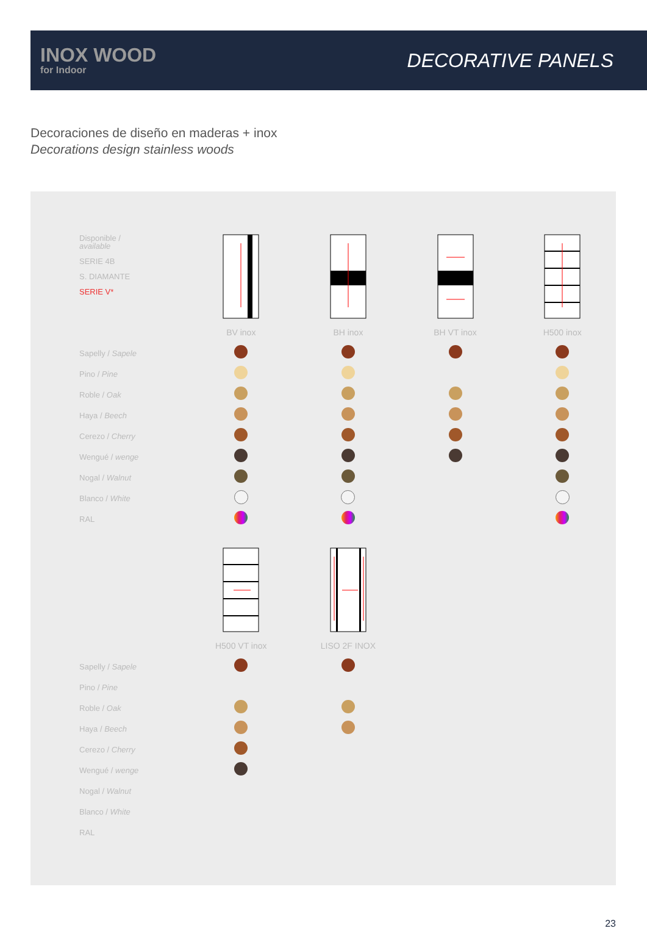INOX WOOD
for Indoor
DECORATIVE PANELS
Decoraciones de diseño en maderas + inox
Decorations design stainless woods
| Disponible / available SERIE 4B S. DIAMANTE SERIE V* | | | | |
| | BV inox | BH inox | BH VT inox | H500 inox |
| Sapelly / Sapele | | | | |
| Pino / Pine | | | | |
| Roble / Oak | | | | |
| Haya / Beech | | | | |
| Cerezo / Cherry | | | | |
| Wengué / wenge | | | | |
| Nogal / Walnut | | | | |
| Blanco / White | | | | |
| RAL | | | | |
| | H500 VT inox | LISO 2F INOX | | |
| Sapelly / Sapele | | | | |
| Pino / Pine | | | | |
| Roble / Oak | | | | |
| Haya / Beech | | | | |
| Cerezo / Cherry | | | | |
| Wengué / wenge | | | | |
| Nogal / Walnut | | | | |
| Blanco / White | | | | |
| RAL | | | | |
23